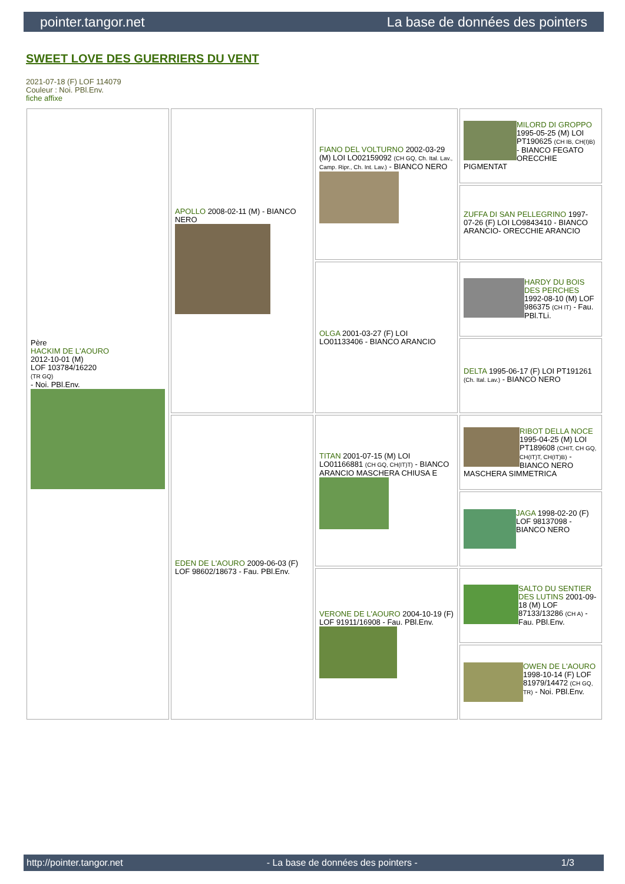pointer.tangor.net La base de données des pointers
SWEET LOVE DES GUERRIERS DU VENT
2021-07-18 (F) LOF 114079
Couleur : Noi. PBl.Env.
fiche affixe
| Père HACKIM DE L'AOURO 2012-10-01 (M) LOF 103784/16220 (TR GQ) - Noi. PBl.Env. | APOLLO 2008-02-11 (M) - BIANCO NERO | FIANO DEL VOLTURNO 2002-03-29 (M) LOI LO02159092 (CH GQ, Ch. Ital. Lav., Camp. Ripr., Ch. Int. Lav.) - BIANCO NERO | MILORD DI GROPPO 1995-05-25 (M) LOI PT190625 (CH IB, CH(I)B) - BIANCO FEGATO ORECCHIE PIGMENTAT |
| | | | ZUFFA DI SAN PELLEGRINO 1997-07-26 (F) LOI LO9843410 - BIANCO ARANCIO- ORECCHIE ARANCIO |
| | | OLGA 2001-03-27 (F) LOI LO01133406 - BIANCO ARANCIO | HARDY DU BOIS DES PERCHES 1992-08-10 (M) LOF 986375 (CH IT) - Fau. PBl.TLi. |
| | | | DELTA 1995-06-17 (F) LOI PT191261 (Ch. Ital. Lav.) - BIANCO NERO |
| | EDEN DE L'AOURO 2009-06-03 (F) LOF 98602/18673 - Fau. PBl.Env. | TITAN 2001-07-15 (M) LOI LO01166881 (CH GQ, CH(IT)T) - BIANCO ARANCIO MASCHERA CHIUSA E | RIBOT DELLA NOCE 1995-04-25 (M) LOI PT189608 (CHIT, CH GQ, CH(IT)T, CH(IT)B) - BIANCO NERO MASCHERA SIMMETRICA |
| | | | JAGA 1998-02-20 (F) LOF 98137098 - BIANCO NERO |
| | | VERONE DE L'AOURO 2004-10-19 (F) LOF 91911/16908 - Fau. PBl.Env. | SALTO DU SENTIER DES LUTINS 2001-09-18 (M) LOF 87133/13286 (CH A) - Fau. PBl.Env. |
| | | | OWEN DE L'AOURO 1998-10-14 (F) LOF 81979/14472 (CH GQ, TR) - Noi. PBl.Env. |
http://pointer.tangor.net - La base de données des pointers - 1/3